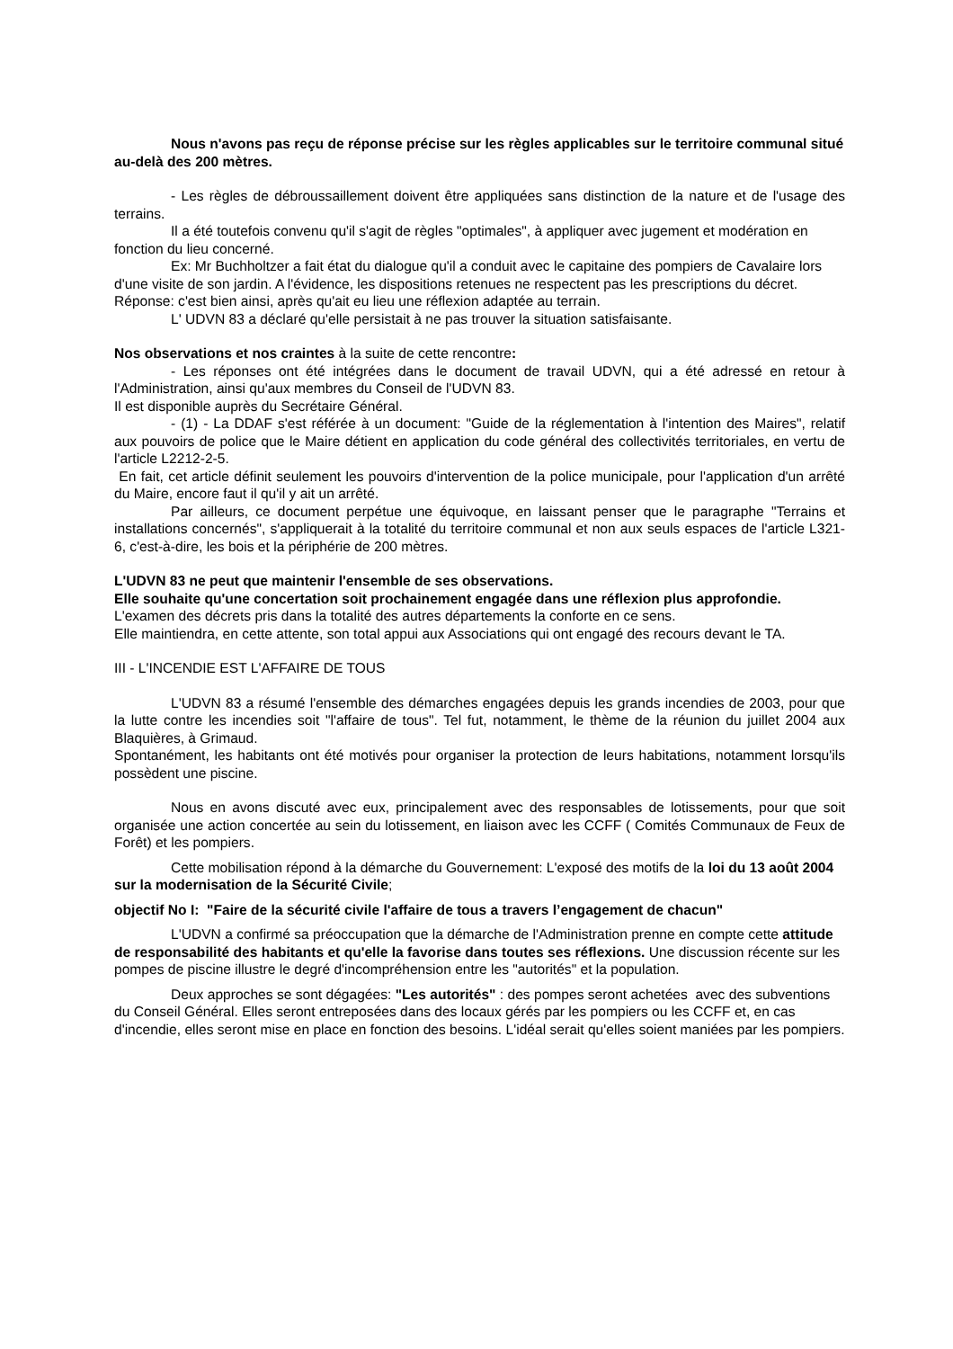Nous n'avons pas reçu de réponse précise sur les règles applicables sur le territoire communal situé au-delà des 200 mètres.
- Les règles de débroussaillement doivent être appliquées sans distinction de la nature et de l'usage des terrains.
Il a été toutefois convenu qu'il s'agit de règles "optimales", à appliquer avec jugement et modération en fonction du lieu concerné.
Ex: Mr Buchholtzer a fait état du dialogue qu'il a conduit avec le capitaine des pompiers de Cavalaire lors d'une visite de son jardin. A l'évidence, les dispositions retenues ne respectent pas les prescriptions du décret. Réponse: c'est bien ainsi, après qu'ait eu lieu une réflexion adaptée au terrain.
L' UDVN 83 a déclaré qu'elle persistait à ne pas trouver la situation satisfaisante.
Nos observations et nos craintes à la suite de cette rencontre:
- Les réponses ont été intégrées dans le document de travail UDVN, qui a été adressé en retour à l'Administration, ainsi qu'aux membres du Conseil de l'UDVN 83.
Il est disponible auprès du Secrétaire Général.
- (1) - La DDAF s'est référée à un document: "Guide de la réglementation à l'intention des Maires", relatif aux pouvoirs de police que le Maire détient en application du code général des collectivités territoriales, en vertu de l'article L2212-2-5.
En fait, cet article définit seulement les pouvoirs d'intervention de la police municipale, pour l'application d'un arrêté du Maire, encore faut il qu'il y ait un arrêté.
Par ailleurs, ce document perpétue une équivoque, en laissant penser que le paragraphe "Terrains et installations concernés", s'appliquerait à la totalité du territoire communal et non aux seuls espaces de l'article L321-6, c'est-à-dire, les bois et la périphérie de 200 mètres.
L'UDVN 83 ne peut que maintenir l'ensemble de ses observations.
Elle souhaite qu'une concertation soit prochainement engagée dans une réflexion plus approfondie.
L'examen des décrets pris dans la totalité des autres départements la conforte en ce sens.
Elle maintiendra, en cette attente, son total appui aux Associations qui ont engagé des recours devant le TA.
III - L'INCENDIE EST L'AFFAIRE DE TOUS
L'UDVN 83 a résumé l'ensemble des démarches engagées depuis les grands incendies de 2003, pour que la lutte contre les incendies soit "l'affaire de tous". Tel fut, notamment, le thème de la réunion du juillet 2004 aux Blaquières, à Grimaud.
Spontanément, les habitants ont été motivés pour organiser la protection de leurs habitations, notamment lorsqu'ils possèdent une piscine.
Nous en avons discuté avec eux, principalement avec des responsables de lotissements, pour que soit organisée une action concertée au sein du lotissement, en liaison avec les CCFF ( Comités Communaux de Feux de Forêt) et les pompiers.
Cette mobilisation répond à la démarche du Gouvernement: L'exposé des motifs de la loi du 13 août 2004 sur la modernisation de la Sécurité Civile;
objectif No I: "Faire de la sécurité civile l'affaire de tous a travers l’engagement de chacun"
L'UDVN a confirmé sa préoccupation que la démarche de l'Administration prenne en compte cette attitude de responsabilité des habitants et qu'elle la favorise dans toutes ses réflexions. Une discussion récente sur les pompes de piscine illustre le degré d'incompréhension entre les "autorités" et la population.
Deux approches se sont dégagées: "Les autorités" : des pompes seront achetées avec des subventions du Conseil Général. Elles seront entreposées dans des locaux gérés par les pompiers ou les CCFF et, en cas d'incendie, elles seront mise en place en fonction des besoins. L'idéal serait qu'elles soient maniées par les pompiers.